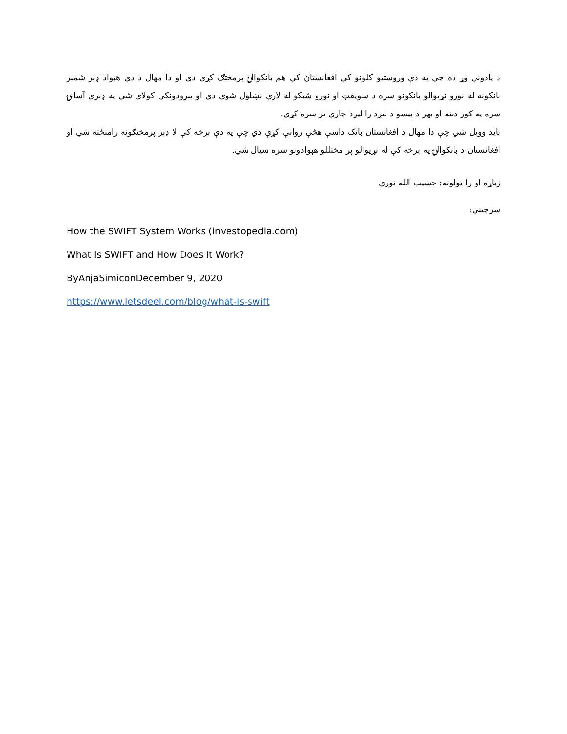د یادونې وړ ده چې په دې وروستیو کلونو کې افغانستان کې هم بانکوالۍ پرمختګ کړی دی او دا مهال د دې هېواد ډېر شمېر بانکونه له نورو نړیوالو بانکونو سره د سویفټ او نورو شبکو له لارې نښلول شوي دي او پېرودونکي کولای شي په ډېرې آسانۍ سره په کور دننه او بهر د پیسو د لیږد را لیږد چارې تر سره کړي.
باید وویل شي چې دا مهال د افغانستان بانک داسې هڅې روانې کړې دي چې په دې برخه کې لا ډېر پرمختګونه رامنځته شي او افغانستان د بانکوالۍ په برخه کې له نړیوالو پر مختللو هېوادونو سره سیال شي.
ژباړه او را ټولونه: حسیب الله نوري
سرچینې:
How the SWIFT System Works (investopedia.com)
What Is SWIFT and How Does It Work?
ByAnjaSimiconDecember 9, 2020
https://www.letsdeel.com/blog/what-is-swift